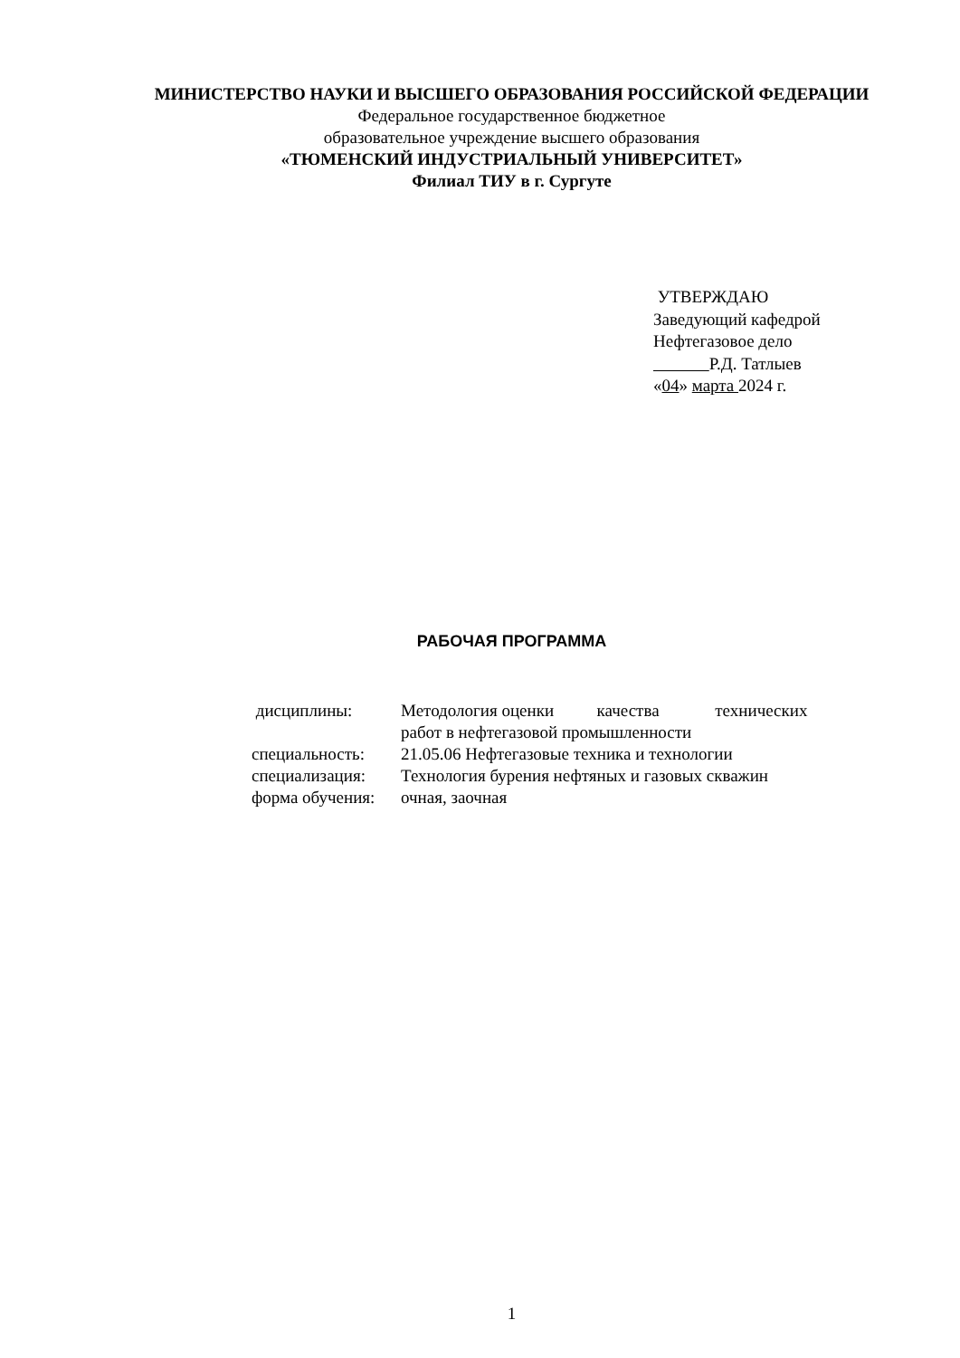МИНИСТЕРСТВО НАУКИ И ВЫСШЕГО ОБРАЗОВАНИЯ РОССИЙСКОЙ ФЕДЕРАЦИИ
Федеральное государственное бюджетное
образовательное учреждение высшего образования
«ТЮМЕНСКИЙ ИНДУСТРИАЛЬНЫЙ УНИВЕРСИТЕТ»
Филиал ТИУ в г. Сургуте
УТВЕРЖДАЮ
Заведующий кафедрой
Нефтегазовое дело
Р.Д. Татлыев
«04» марта 2024 г.
РАБОЧАЯ ПРОГРАММА
| дисциплины: | Методология оценки качества технических работ в нефтегазовой промышленности |
| специальность: | 21.05.06 Нефтегазовые техника и технологии |
| специализация: | Технология бурения нефтяных и газовых скважин |
| форма обучения: | очная, заочная |
1